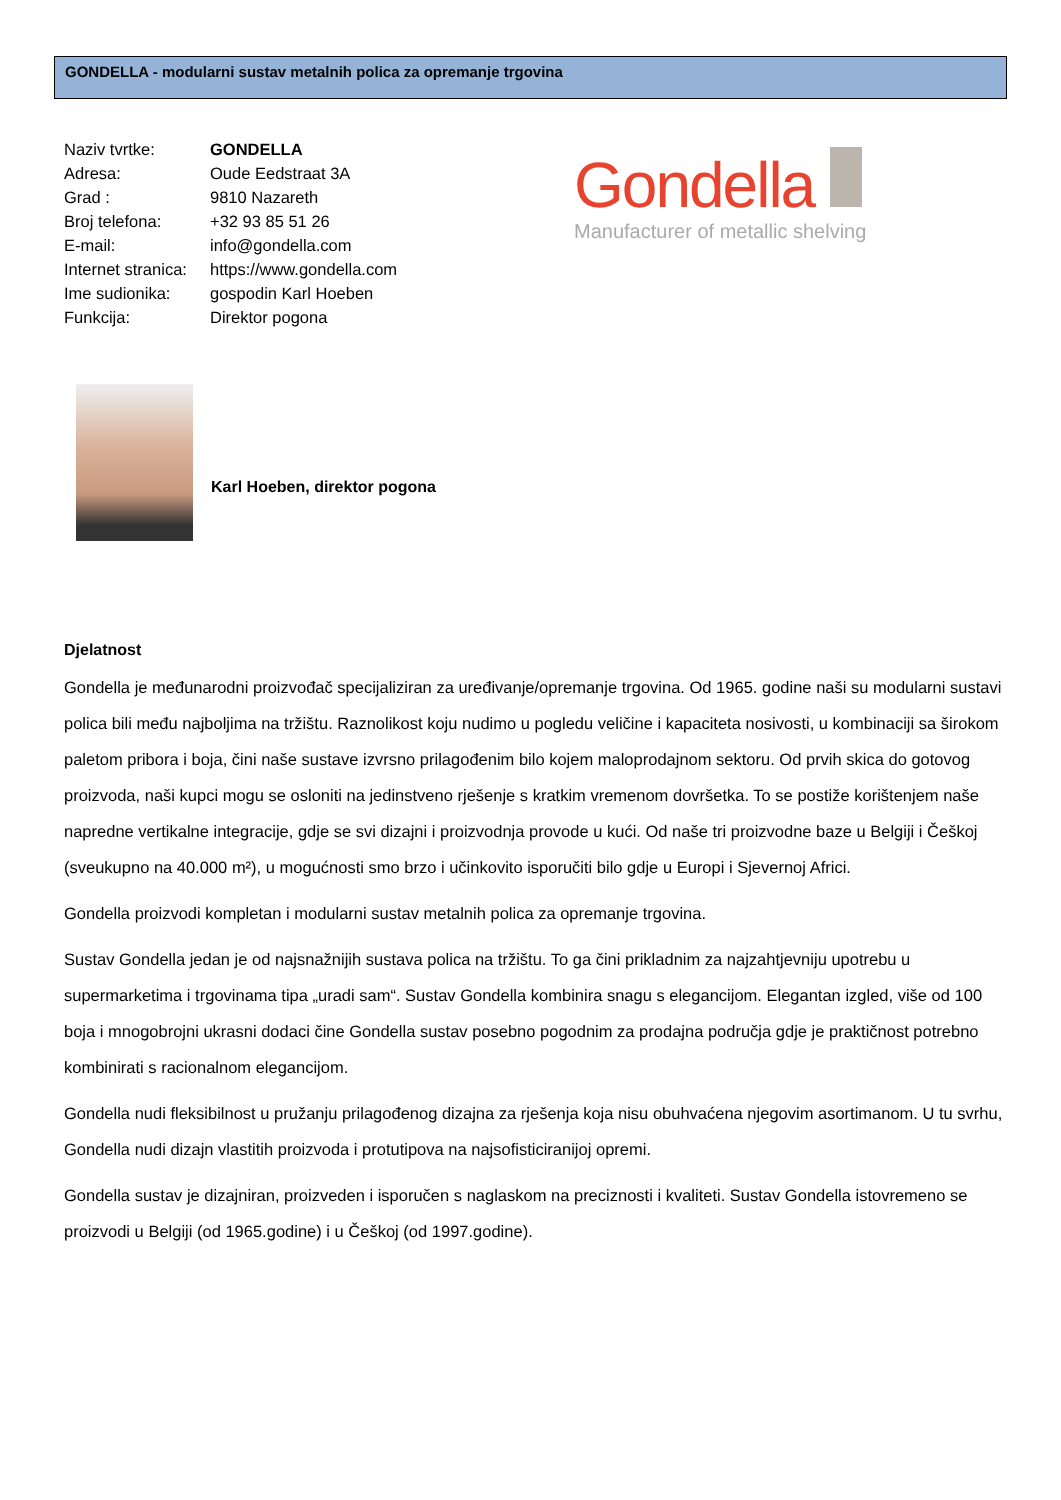GONDELLA - modularni sustav metalnih polica za opremanje trgovina
Naziv tvrtke: GONDELLA
Adresa: Oude Eedstraat 3A
Grad : 9810 Nazareth
Broj telefona: +32 93 85 51 26
E-mail: info@gondella.com
Internet stranica: https://www.gondella.com
Ime sudionika: gospodin Karl Hoeben
Funkcija: Direktor pogona
Gondella
Manufacturer of metallic shelving
Karl Hoeben, direktor pogona
Djelatnost
Gondella je međunarodni proizvođač specijaliziran za uređivanje/opremanje trgovina. Od 1965. godine naši su modularni sustavi polica bili među najboljima na tržištu. Raznolikost koju nudimo u pogledu veličine i kapaciteta nosivosti, u kombinaciji sa širokom paletom pribora i boja, čini naše sustave izvrsno prilagođenim bilo kojem maloprodajnom sektoru. Od prvih skica do gotovog proizvoda, naši kupci mogu se osloniti na jedinstveno rješenje s kratkim vremenom dovršetka. To se postiže korištenjem naše napredne vertikalne integracije, gdje se svi dizajni i proizvodnja provode u kući. Od naše tri proizvodne baze u Belgiji i Češkoj (sveukupno na 40.000 m²), u mogućnosti smo brzo i učinkovito isporučiti bilo gdje u Europi i Sjevernoj Africi.
Gondella proizvodi kompletan i modularni sustav metalnih polica za opremanje trgovina.
Sustav Gondella jedan je od najsnažnijih sustava polica na tržištu. To ga čini prikladnim za najzahtjevniju upotrebu u supermarketima i trgovinama tipa „uradi sam“. Sustav Gondella kombinira snagu s elegancijom. Elegantan izgled, više od 100 boja i mnogobrojni ukrasni dodaci čine Gondella sustav posebno pogodnim za prodajna područja gdje je praktičnost potrebno kombinirati s racionalnom elegancijom.
Gondella nudi fleksibilnost u pružanju prilagođenog dizajna za rješenja koja nisu obuhvaćena njegovim asortimanom. U tu svrhu, Gondella nudi dizajn vlastitih proizvoda i protutipova na najsofisticiranijoj opremi.
Gondella sustav je dizajniran, proizveden i isporučen s naglaskom na preciznosti i kvaliteti. Sustav Gondella istovremeno se proizvodi u Belgiji (od 1965.godine) i u Češkoj (od 1997.godine).